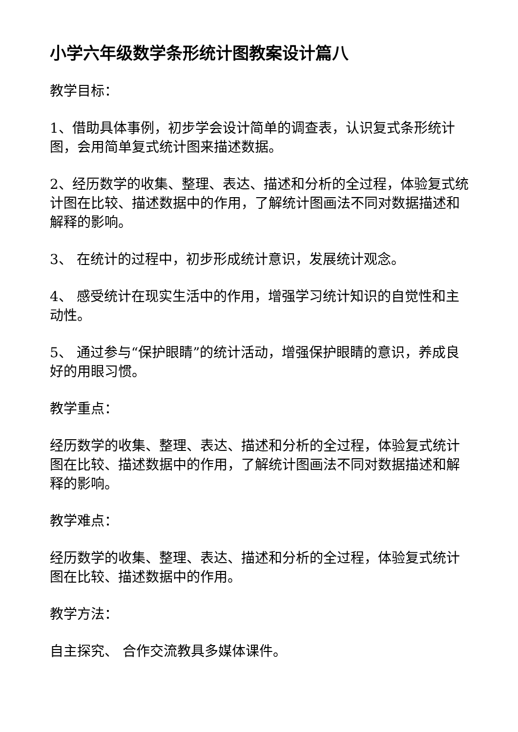小学六年级数学条形统计图教案设计篇八
教学目标：
1、借助具体事例，初步学会设计简单的调查表，认识复式条形统计图，会用简单复式统计图来描述数据。
2、经历数学的收集、整理、表达、描述和分析的全过程，体验复式统计图在比较、描述数据中的作用，了解统计图画法不同对数据描述和解释的影响。
3、 在统计的过程中，初步形成统计意识，发展统计观念。
4、 感受统计在现实生活中的作用，增强学习统计知识的自觉性和主动性。
5、 通过参与“保护眼睛”的统计活动，增强保护眼睛的意识，养成良好的用眼习惯。
教学重点：
经历数学的收集、整理、表达、描述和分析的全过程，体验复式统计图在比较、描述数据中的作用，了解统计图画法不同对数据描述和解释的影响。
教学难点：
经历数学的收集、整理、表达、描述和分析的全过程，体验复式统计图在比较、描述数据中的作用。
教学方法：
自主探究、 合作交流教具多媒体课件。